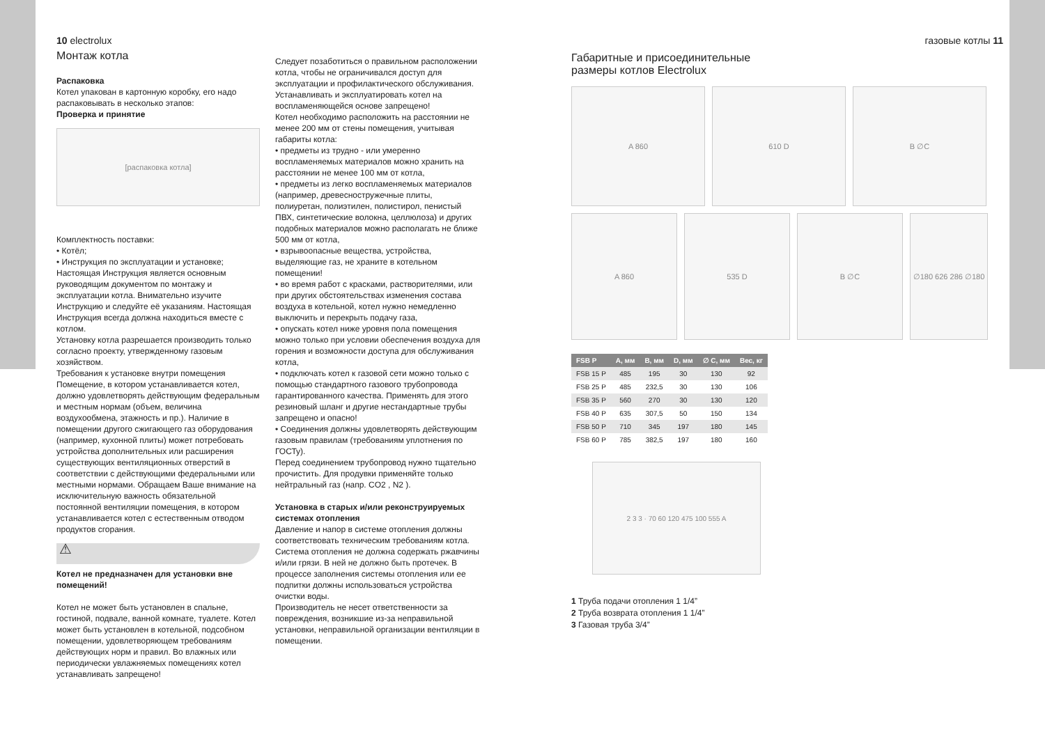10 electrolux
Монтаж котла
Распаковка
Котел упакован в картонную коробку, его надо распаковывать в несколько этапов:
Проверка и принятие
[распаковка котла]
Комплектность поставки:
• Котёл;
• Инструкция по эксплуатации и установке;
Настоящая Инструкция является основным руководящим документом по монтажу и эксплуатации котла. Внимательно изучите Инструкцию и следуйте её указаниям. Настоящая Инструкция всегда должна находиться вместе с котлом.
Установку котла разрешается производить только согласно проекту, утвержденному газовым хозяйством.
Требования к установке внутри помещения
Помещение, в котором устанавливается котел, должно удовлетворять действующим федеральным и местным нормам (объем, величина воздухообмена, этажность и пр.). Наличие в помещении другого сжигающего газ оборудования (например, кухонной плиты) может потребовать устройства дополнительных или расширения существующих вентиляционных отверстий в соответствии с действующими федеральными или местными нормами. Обращаем Ваше внимание на исключительную важность обязательной постоянной вентиляции помещения, в котором устанавливается котел с естественным отводом продуктов сгорания.
⚠
Котел не предназначен для установки вне помещений!
Котел не может быть установлен в спальне, гостиной, подвале, ванной комнате, туалете. Котел может быть установлен в котельной, подсобном помещении, удовлетворяющем требованиям действующих норм и правил. Во влажных или периодически увлажняемых помещениях котел устанавливать запрещено!
Следует позаботиться о правильном расположении котла, чтобы не ограничивался доступ для эксплуатации и профилактического обслуживания.
Устанавливать и эксплуатировать котел на воспламеняющейся основе запрещено!
Котел необходимо расположить на расстоянии не менее 200 мм от стены помещения, учитывая габариты котла:
• предметы из трудно - или умеренно воспламеняемых материалов можно хранить на расстоянии не менее 100 мм от котла,
• предметы из легко воспламеняемых материалов (например, древесностружечные плиты, полиуретан, полиэтилен, полистирол, пенистый ПВХ, синтетические волокна, целлюлоза) и других подобных материалов можно располагать не ближе 500 мм от котла,
• взрывоопасные вещества, устройства, выделяющие газ, не храните в котельном помещении!
• во время работ с красками, растворителями, или при других обстоятельствах изменения состава воздуха в котельной, котел нужно немедленно выключить и перекрыть подачу газа,
• опускать котел ниже уровня пола помещения можно только при условии обеспечения воздуха для горения и возможности доступа для обслуживания котла,
• подключать котел к газовой сети можно только с помощью стандартного газового трубопровода гарантированного качества. Применять для этого резиновый шланг и другие нестандартные трубы запрещено и опасно!
• Соединения должны удовлетворять действующим газовым правилам (требованиям уплотнения по ГОСТу).
Перед соединением трубопровод нужно тщательно прочистить. Для продувки применяйте только нейтральный газ (напр. CO2 , N2 ).
Установка в старых и/или реконструируемых системах отопления
Давление и напор в системе отопления должны соответствовать техническим требованиям котла. Система отопления не должна содержать ржавчины и/или грязи. В ней не должно быть протечек. В процессе заполнения системы отопления или ее подпитки должны использоваться устройства очистки воды.
Производитель не несет ответственности за повреждения, возникшие из-за неправильной установки, неправильной организации вентиляции в помещении.
газовые котлы 11
Габаритные и присоединительные
размеры котлов Electrolux
A 860 610 D B ∅C
A 860 535 D B ∅C ∅180 626 286 ∅180
| FSB P | A, мм | B, мм | D, мм | ∅ C, мм | Вес, кг |
| --- | --- | --- | --- | --- | --- |
| FSB 15 P | 485 | 195 | 30 | 130 | 92 |
| FSB 25 P | 485 | 232,5 | 30 | 130 | 106 |
| FSB 35 P | 560 | 270 | 30 | 130 | 120 |
| FSB 40 P | 635 | 307,5 | 50 | 150 | 134 |
| FSB 50 P | 710 | 345 | 197 | 180 | 145 |
| FSB 60 P | 785 | 382,5 | 197 | 180 | 160 |
2 3 3 · 70 60 120 475 100 555 A
1 Труба подачи отопления 1 1/4”
2 Труба возврата отопления 1 1/4”
3 Газовая труба 3/4”